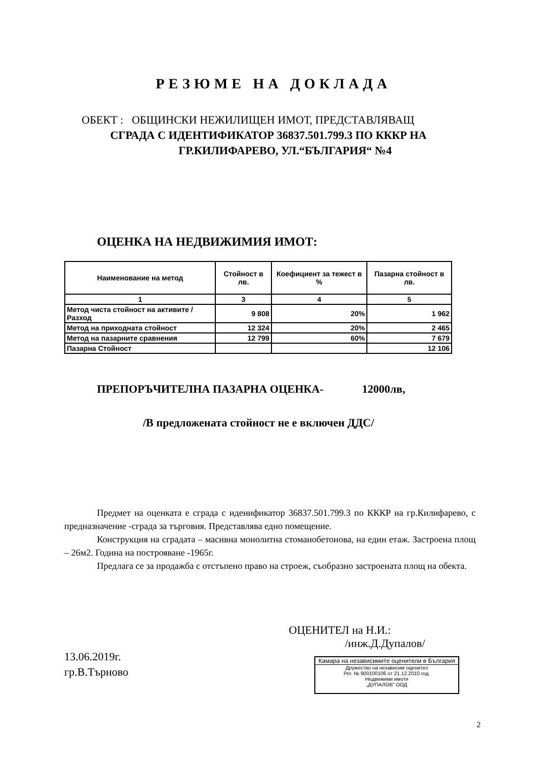РЕЗЮМЕ НА ДОКЛАДА
ОБЕКТ : ОБЩИНСКИ НЕЖИЛИЩЕН ИМОТ, ПРЕДСТАВЛЯВАЩ
СГРАДА С ИДЕНТИФИКАТОР 36837.501.799.3 ПО КККР НА
ГР.КИЛИФАРЕВО, УЛ.“БЪЛГАРИЯ“ №4
ОЦЕНКА НА НЕДВИЖИМИЯ ИМОТ:
| Наименование на метод | Стойност в лв. | Коефициент за тежест в % | Пазарна стойност в лв. |
| --- | --- | --- | --- |
| 1 | 3 | 4 | 5 |
| Метод чиста стойност на активите /Разход | 9 808 | 20% | 1 962 |
| Метод на приходната стойност | 12 324 | 20% | 2 465 |
| Метод на пазарните сравнения | 12 799 | 60% | 7 679 |
| Пазарна Стойност | | | 12 106 |
ПРЕПОРЪЧИТЕЛНА ПАЗАРНА ОЦЕНКА- 12000лв,
/В предложената стойност не е включен ДДС/
Предмет на оценката е сграда с иденификатор 36837.501.799.3 по КККР на гр.Килифарево, с предназначение -сграда за търговия. Представлява едно помещение.
Конструкция на сградата – масивна монолитна стоманобетонова, на един етаж. Застроена площ – 26м2. Година на построяване -1965г.
Предлага се за продажба с отстъпено право на строеж, съобразно застроената площ на обекта.
13.06.2019г.
гр.В.Търново
ОЦЕНИТЕЛ на Н.И.:
/инж.Д.Дупалов/
Камара на независимите оценители в България
Дружество на независим оценител
Рег. № 900100106 от 21.12.2010 год.
Недвижими имоти
„ДУПАЛОВ" ООД
2